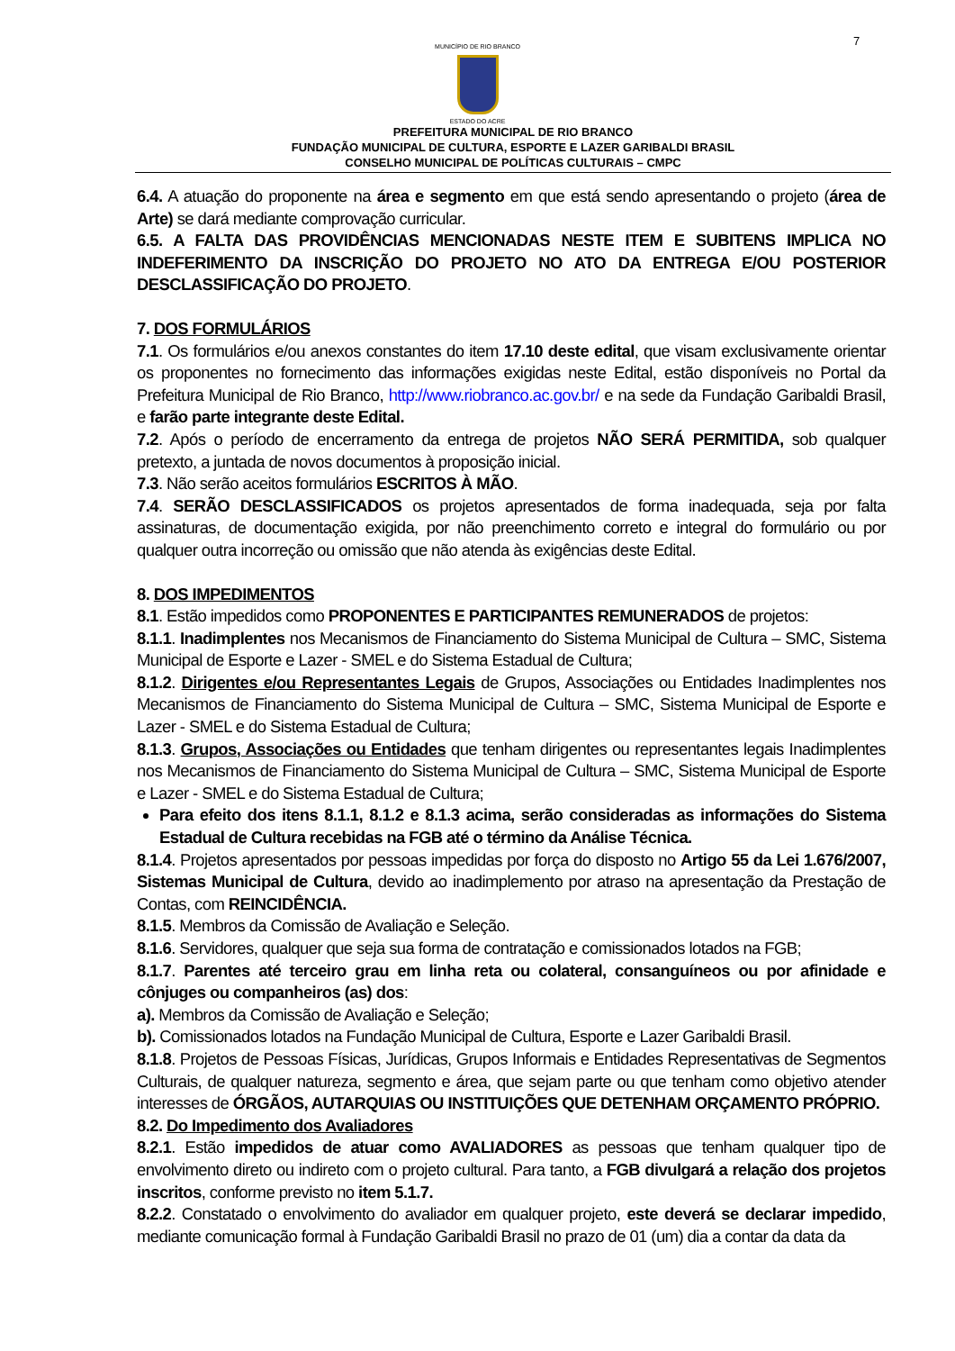7
MUNICÍPIO DE RIO BRANCO
ESTADO DO ACRE
PREFEITURA MUNICIPAL DE RIO BRANCO
FUNDAÇÃO MUNICIPAL DE CULTURA, ESPORTE E LAZER GARIBALDI BRASIL
CONSELHO MUNICIPAL DE POLÍTICAS CULTURAIS – CMPC
6.4. A atuação do proponente na área e segmento em que está sendo apresentando o projeto (área de Arte) se dará mediante comprovação curricular.
6.5. A FALTA DAS PROVIDÊNCIAS MENCIONADAS NESTE ITEM E SUBITENS IMPLICA NO INDEFERIMENTO DA INSCRIÇÃO DO PROJETO NO ATO DA ENTREGA E/OU POSTERIOR DESCLASSIFICAÇÃO DO PROJETO.
7. DOS FORMULÁRIOS
7.1. Os formulários e/ou anexos constantes do item 17.10 deste edital, que visam exclusivamente orientar os proponentes no fornecimento das informações exigidas neste Edital, estão disponíveis no Portal da Prefeitura Municipal de Rio Branco, http://www.riobranco.ac.gov.br/ e na sede da Fundação Garibaldi Brasil, e farão parte integrante deste Edital.
7.2. Após o período de encerramento da entrega de projetos NÃO SERÁ PERMITIDA, sob qualquer pretexto, a juntada de novos documentos à proposição inicial.
7.3. Não serão aceitos formulários ESCRITOS À MÃO.
7.4. SERÃO DESCLASSIFICADOS os projetos apresentados de forma inadequada, seja por falta assinaturas, de documentação exigida, por não preenchimento correto e integral do formulário ou por qualquer outra incorreção ou omissão que não atenda às exigências deste Edital.
8. DOS IMPEDIMENTOS
8.1. Estão impedidos como PROPONENTES E PARTICIPANTES REMUNERADOS de projetos:
8.1.1. Inadimplentes nos Mecanismos de Financiamento do Sistema Municipal de Cultura – SMC, Sistema Municipal de Esporte e Lazer - SMEL e do Sistema Estadual de Cultura;
8.1.2. Dirigentes e/ou Representantes Legais de Grupos, Associações ou Entidades Inadimplentes nos Mecanismos de Financiamento do Sistema Municipal de Cultura – SMC, Sistema Municipal de Esporte e Lazer - SMEL e do Sistema Estadual de Cultura;
8.1.3. Grupos, Associações ou Entidades que tenham dirigentes ou representantes legais Inadimplentes nos Mecanismos de Financiamento do Sistema Municipal de Cultura – SMC, Sistema Municipal de Esporte e Lazer - SMEL e do Sistema Estadual de Cultura;
Para efeito dos itens 8.1.1, 8.1.2 e 8.1.3 acima, serão consideradas as informações do Sistema Estadual de Cultura recebidas na FGB até o término da Análise Técnica.
8.1.4. Projetos apresentados por pessoas impedidas por força do disposto no Artigo 55 da Lei 1.676/2007, Sistemas Municipal de Cultura, devido ao inadimplemento por atraso na apresentação da Prestação de Contas, com REINCIDÊNCIA.
8.1.5. Membros da Comissão de Avaliação e Seleção.
8.1.6. Servidores, qualquer que seja sua forma de contratação e comissionados lotados na FGB;
8.1.7. Parentes até terceiro grau em linha reta ou colateral, consanguíneos ou por afinidade e cônjuges ou companheiros (as) dos:
a). Membros da Comissão de Avaliação e Seleção;
b). Comissionados lotados na Fundação Municipal de Cultura, Esporte e Lazer Garibaldi Brasil.
8.1.8. Projetos de Pessoas Físicas, Jurídicas, Grupos Informais e Entidades Representativas de Segmentos Culturais, de qualquer natureza, segmento e área, que sejam parte ou que tenham como objetivo atender interesses de ÓRGÃOS, AUTARQUIAS OU INSTITUIÇÕES QUE DETENHAM ORÇAMENTO PRÓPRIO.
8.2. Do Impedimento dos Avaliadores
8.2.1. Estão impedidos de atuar como AVALIADORES as pessoas que tenham qualquer tipo de envolvimento direto ou indireto com o projeto cultural. Para tanto, a FGB divulgará a relação dos projetos inscritos, conforme previsto no item 5.1.7.
8.2.2. Constatado o envolvimento do avaliador em qualquer projeto, este deverá se declarar impedido, mediante comunicação formal à Fundação Garibaldi Brasil no prazo de 01 (um) dia a contar da data da